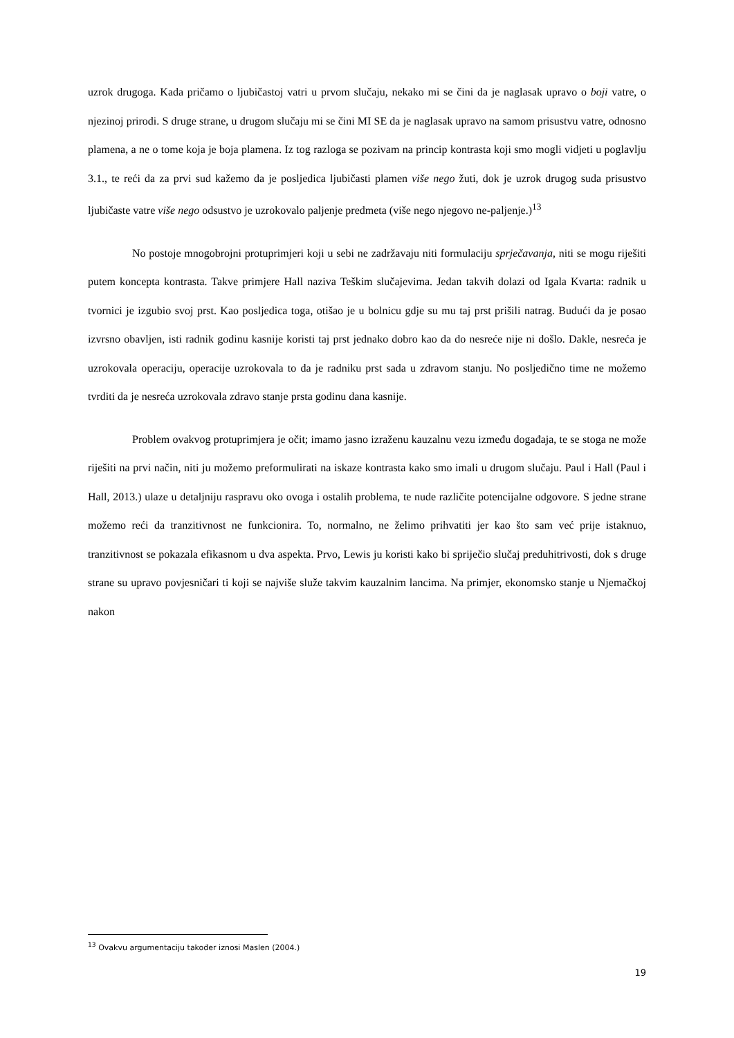uzrok drugoga. Kada pričamo o ljubičastoj vatri u prvom slučaju, nekako mi se čini da je naglasak upravo o boji vatre, o njezinoj prirodi. S druge strane, u drugom slučaju mi se čini MI SE da je naglasak upravo na samom prisustvu vatre, odnosno plamena, a ne o tome koja je boja plamena. Iz tog razloga se pozivam na princip kontrasta koji smo mogli vidjeti u poglavlju 3.1., te reći da za prvi sud kažemo da je posljedica ljubičasti plamen više nego žuti, dok je uzrok drugog suda prisustvo ljubičaste vatre više nego odsustvo je uzrokovalo paljenje predmeta (više nego njegovo ne-paljenje.)<sup>13</sup>
No postoje mnogobrojni protuprimjeri koji u sebi ne zadržavaju niti formulaciju sprječavanja, niti se mogu riješiti putem koncepta kontrasta. Takve primjere Hall naziva Teškim slučajevima. Jedan takvih dolazi od Igala Kvarta: radnik u tvornici je izgubio svoj prst. Kao posljedica toga, otišao je u bolnicu gdje su mu taj prst prišili natrag. Budući da je posao izvrsno obavljen, isti radnik godinu kasnije koristi taj prst jednako dobro kao da do nesreće nije ni došlo. Dakle, nesreća je uzrokovala operaciju, operacije uzrokovala to da je radniku prst sada u zdravom stanju. No posljedično time ne možemo tvrditi da je nesreća uzrokovala zdravo stanje prsta godinu dana kasnije.
Problem ovakvog protuprimjera je očit; imamo jasno izraženu kauzalnu vezu između događaja, te se stoga ne može riješiti na prvi način, niti ju možemo preformulirati na iskaze kontrasta kako smo imali u drugom slučaju. Paul i Hall (Paul i Hall, 2013.) ulaze u detaljniju raspravu oko ovoga i ostalih problema, te nude različite potencijalne odgovore. S jedne strane možemo reći da tranzitivnost ne funkcionira. To, normalno, ne želimo prihvatiti jer kao što sam već prije istaknuo, tranzitivnost se pokazala efikasnom u dva aspekta. Prvo, Lewis ju koristi kako bi spriječio slučaj preduhitrivosti, dok s druge strane su upravo povjesničari ti koji se najviše služe takvim kauzalnim lancima. Na primjer, ekonomsko stanje u Njemačkoj nakon
<sup>13</sup> Ovakvu argumentaciju također iznosi Maslen (2004.)
19